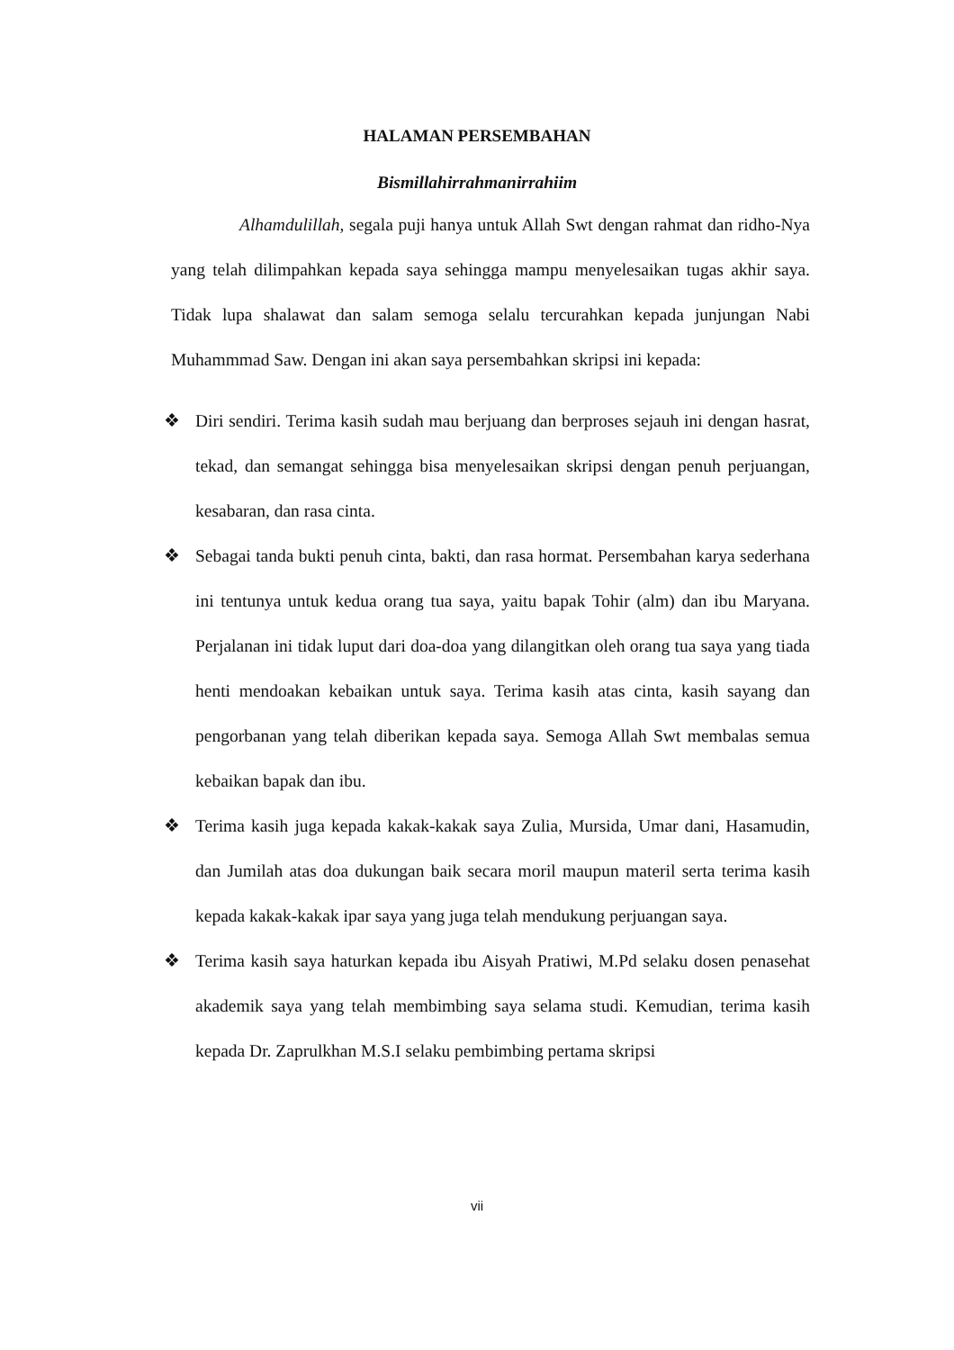HALAMAN PERSEMBAHAN
Bismillahirrahmanirrahiim
Alhamdulillah, segala puji hanya untuk Allah Swt dengan rahmat dan ridho-Nya yang telah dilimpahkan kepada saya sehingga mampu menyelesaikan tugas akhir saya. Tidak lupa shalawat dan salam semoga selalu tercurahkan kepada junjungan Nabi Muhammmad Saw. Dengan ini akan saya persembahkan skripsi ini kepada:
❖ Diri sendiri. Terima kasih sudah mau berjuang dan berproses sejauh ini dengan hasrat, tekad, dan semangat sehingga bisa menyelesaikan skripsi dengan penuh perjuangan, kesabaran, dan rasa cinta.
❖ Sebagai tanda bukti penuh cinta, bakti, dan rasa hormat. Persembahan karya sederhana ini tentunya untuk kedua orang tua saya, yaitu bapak Tohir (alm) dan ibu Maryana. Perjalanan ini tidak luput dari doa-doa yang dilangitkan oleh orang tua saya yang tiada henti mendoakan kebaikan untuk saya. Terima kasih atas cinta, kasih sayang dan pengorbanan yang telah diberikan kepada saya. Semoga Allah Swt membalas semua kebaikan bapak dan ibu.
❖ Terima kasih juga kepada kakak-kakak saya Zulia, Mursida, Umar dani, Hasamudin, dan Jumilah atas doa dukungan baik secara moril maupun materil serta terima kasih kepada kakak-kakak ipar saya yang juga telah mendukung perjuangan saya.
❖ Terima kasih saya haturkan kepada ibu Aisyah Pratiwi, M.Pd selaku dosen penasehat akademik saya yang telah membimbing saya selama studi. Kemudian, terima kasih kepada Dr. Zaprulkhan M.S.I selaku pembimbing pertama skripsi
vii